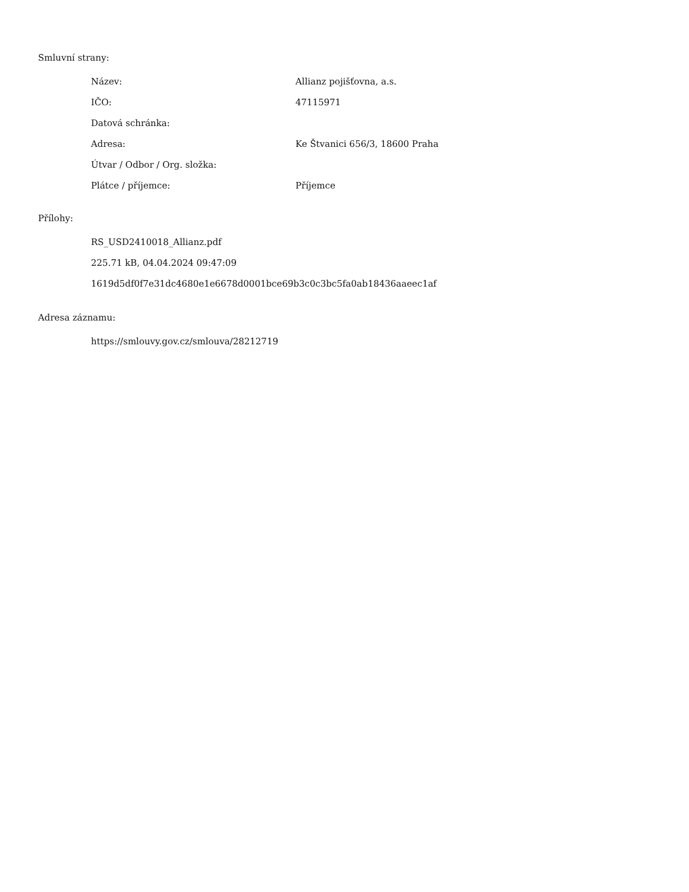Smluvní strany:
| Název: | Allianz pojišťovna, a.s. |
| IČO: | 47115971 |
| Datová schránka: | |
| Adresa: | Ke Štvanici 656/3, 18600 Praha |
| Útvar / Odbor / Org. složka: | |
| Plátce / příjemce: | Příjemce |
Přílohy:
RS_USD2410018_Allianz.pdf
225.71 kB, 04.04.2024 09:47:09
1619d5df0f7e31dc4680e1e6678d0001bce69b3c0c3bc5fa0ab18436aaeec1af
Adresa záznamu:
https://smlouvy.gov.cz/smlouva/28212719